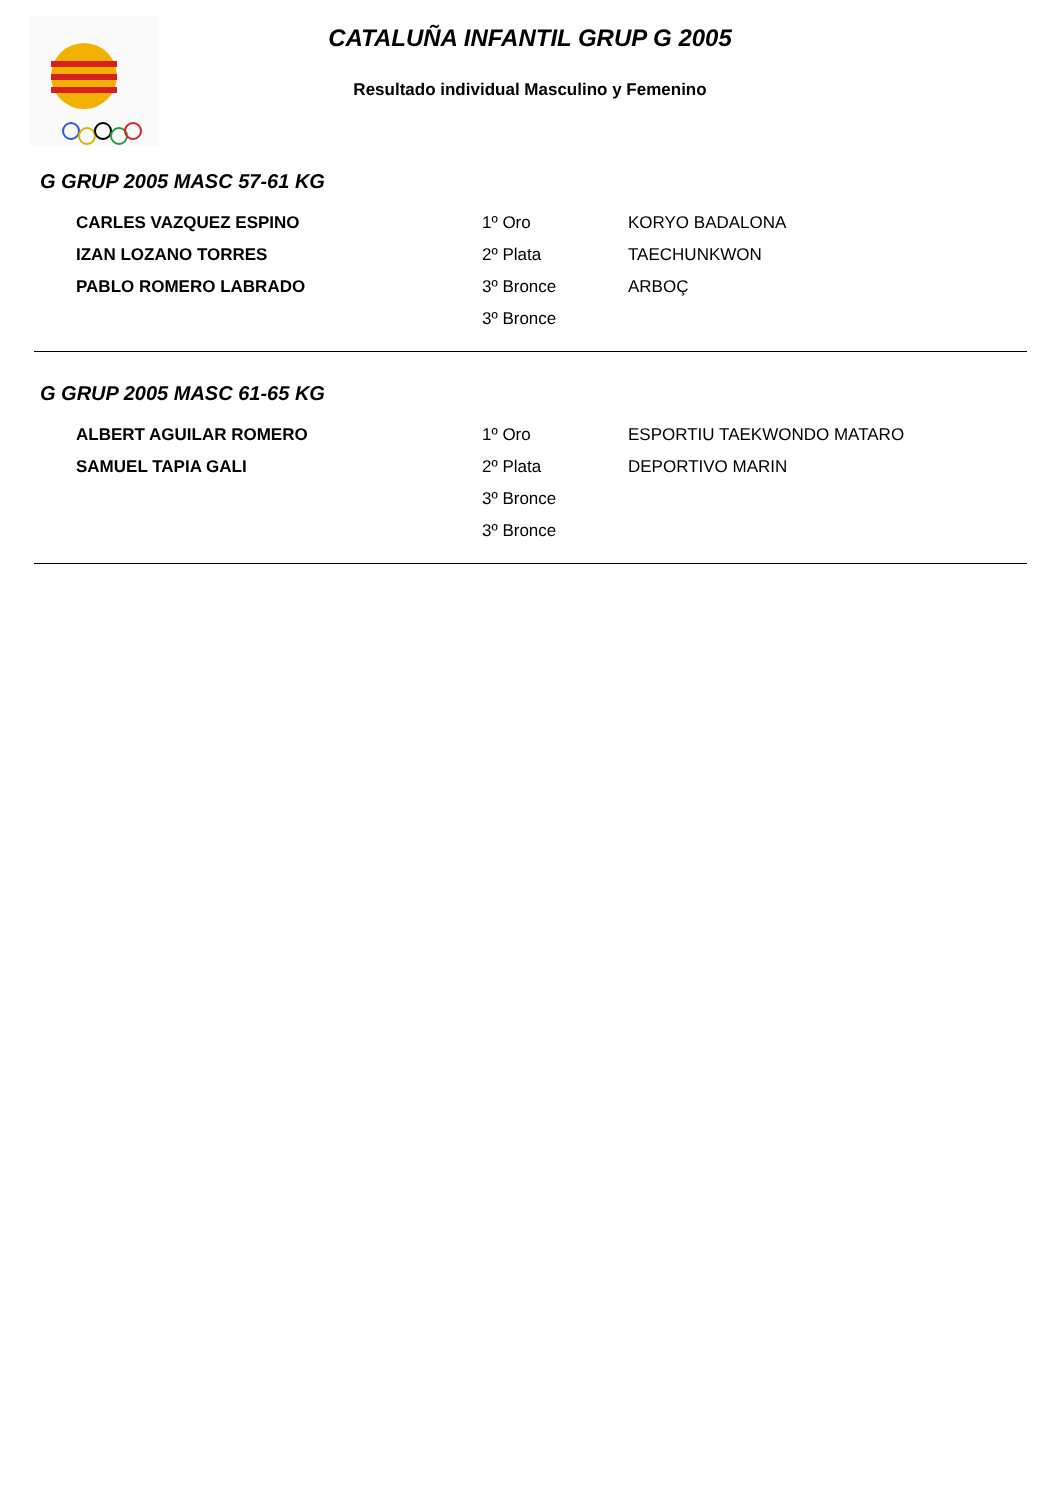CATALUÑA INFANTIL GRUP G 2005
Resultado individual Masculino y Femenino
G GRUP 2005 MASC 57-61 KG
| CARLES VAZQUEZ ESPINO | 1º Oro | KORYO BADALONA |
| IZAN LOZANO TORRES | 2º Plata | TAECHUNKWON |
| PABLO ROMERO LABRADO | 3º Bronce | ARBOÇ |
| | 3º Bronce | |
G GRUP 2005 MASC 61-65 KG
| ALBERT AGUILAR ROMERO | 1º Oro | ESPORTIU TAEKWONDO MATARO |
| SAMUEL TAPIA GALI | 2º Plata | DEPORTIVO MARIN |
| | 3º Bronce | |
| | 3º Bronce | |